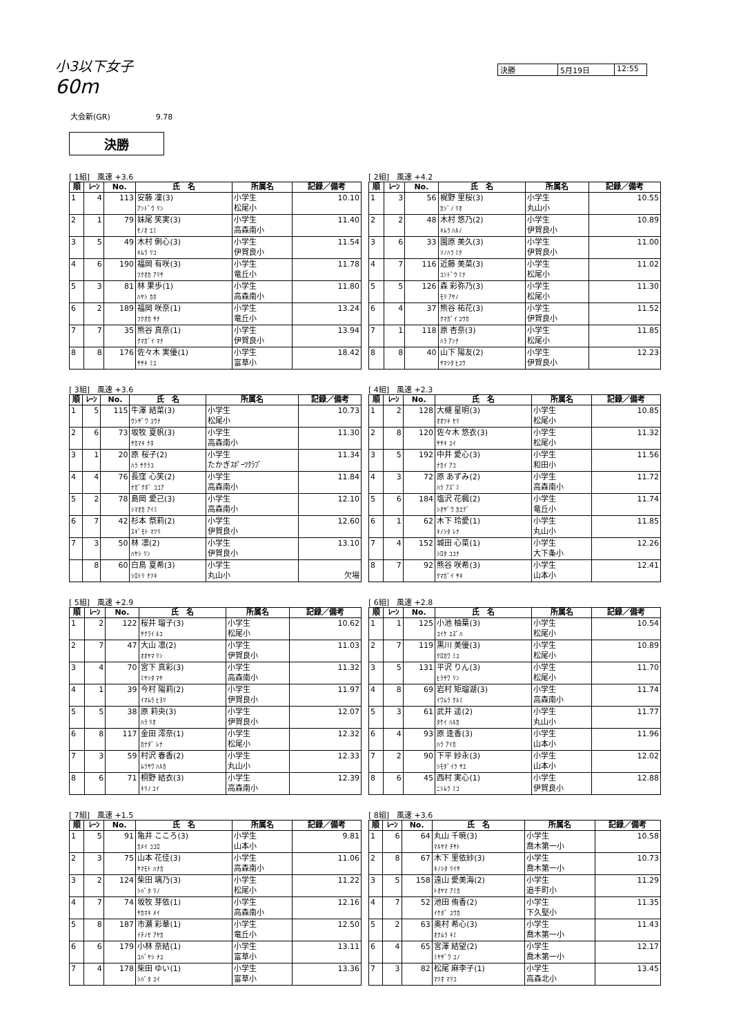小3以下女子
60m
決勝 5月19日 12:55
大会新(GR)　　　　　　9.78
決勝
[ 1組]　風速 +3.6
| 順 | ﾚｰﾝ | No. | 氏 名 | 所属名 | 記録／備考 |
| --- | --- | --- | --- | --- | --- |
| 1 | 4 | 113 | 安藤 凜(3) ｱﾝﾄﾞｳ ﾘﾝ | 小学生 松尾小 | 10.10 |
| 2 | 1 | 79 | 妹尾 笑実(3) ｾﾉｵ ｴﾐ | 小学生 高森南小 | 11.40 |
| 3 | 5 | 49 | 木村 俐心(3) ｷﾑﾗ ﾘｺ | 小学生 伊賀良小 | 11.54 |
| 4 | 6 | 190 | 福岡 有咲(3) ﾌｸｵｶ ｱﾘｻ | 小学生 竜丘小 | 11.78 |
| 5 | 3 | 81 | 林 果歩(1) ﾊﾔｼ ｶﾎ | 小学生 高森南小 | 11.80 |
| 6 | 2 | 189 | 福岡 咲奈(1) ﾌｸｵｶ ｻﾅ | 小学生 竜丘小 | 13.24 |
| 7 | 7 | 35 | 熊谷 真奈(1) ｸﾏｶﾞｲ ﾏﾅ | 小学生 伊賀良小 | 13.94 |
| 8 | 8 | 176 | 佐々木 実優(1) ｻｻｷ ﾐﾕ | 小学生 富草小 | 18.42 |
[ 2組]　風速 +4.2
| 順 | ﾚｰﾝ | No. | 氏 名 | 所属名 | 記録／備考 |
| --- | --- | --- | --- | --- | --- |
| 1 | 3 | 56 | 梶野 里桜(3) ｶｼﾞﾉ ﾘｵ | 小学生 丸山小 | 10.55 |
| 2 | 2 | 48 | 木村 悠乃(2) ｷﾑﾗ ﾊﾙﾉ | 小学生 伊賀良小 | 10.89 |
| 3 | 6 | 33 | 園原 美久(3) ｿﾉﾊﾗ ﾐｸ | 小学生 伊賀良小 | 11.00 |
| 4 | 7 | 116 | 近藤 美菜(3) ｺﾝﾄﾞｳ ﾐﾅ | 小学生 松尾小 | 11.02 |
| 5 | 5 | 126 | 森 彩弥乃(3) ﾓﾘ ｱﾔﾉ | 小学生 松尾小 | 11.30 |
| 6 | 4 | 37 | 熊谷 祐花(3) ｸﾏｶﾞｲ ﾕｳｶ | 小学生 伊賀良小 | 11.52 |
| 7 | 1 | 118 | 原 杏奈(3) ﾊﾗ ｱﾝﾅ | 小学生 松尾小 | 11.85 |
| 8 | 8 | 40 | 山下 陽友(2) ﾔﾏｼﾀ ﾋﾕｳ | 小学生 伊賀良小 | 12.23 |
[ 3組]　風速 +3.6
| 順 | ﾚｰﾝ | No. | 氏 名 | 所属名 | 記録／備考 |
| --- | --- | --- | --- | --- | --- |
| 1 | 5 | 115 | 牛澤 結菜(3) ｳｼｻﾞﾜ ﾕｳﾅ | 小学生 松尾小 | 10.73 |
| 2 | 6 | 73 | 坂牧 夏帆(3) ｻｶﾏｷ ﾅﾎ | 小学生 高森南小 | 11.30 |
| 3 | 1 | 20 | 原 桜子(2) ﾊﾗ ｻｸﾗｺ | 小学生 たかぎｽﾎﾟｰﾂｸﾗﾌﾞ | 11.34 |
| 4 | 4 | 76 | 長窪 心笑(2) ﾅｶﾞｸﾎﾞ ｺｺｱ | 小学生 高森南小 | 11.84 |
| 5 | 2 | 78 | 島岡 愛己(3) ｼﾏｵｶ ｱｲﾐ | 小学生 高森南小 | 12.10 |
| 6 | 7 | 42 | 杉本 祭莉(2) ｽｷﾞﾓﾄ ﾏﾂﾘ | 小学生 伊賀良小 | 12.60 |
| 7 | 3 | 50 | 林 凛(2) ﾊﾔｼ ﾘﾝ | 小学生 伊賀良小 | 13.10 |
| | 8 | 60 | 白鳥 夏希(3) ｼﾛﾄﾘ ﾅﾂｷ | 小学生 丸山小 | 欠場 |
[ 4組]　風速 +2.3
| 順 | ﾚｰﾝ | No. | 氏 名 | 所属名 | 記録／備考 |
| --- | --- | --- | --- | --- | --- |
| 1 | 2 | 128 | 大槻 星明(3) ｵｵﾂｷ ｾﾘ | 小学生 松尾小 | 10.85 |
| 2 | 8 | 120 | 佐々木 悠衣(3) ｻｻｷ ﾕｲ | 小学生 松尾小 | 11.32 |
| 3 | 5 | 192 | 中井 愛心(3) ﾅｶｲ ｱｺ | 小学生 和田小 | 11.56 |
| 4 | 3 | 72 | 原 あずみ(2) ﾊﾗ ｱｽﾞﾐ | 小学生 高森南小 | 11.72 |
| 5 | 6 | 184 | 塩沢 花楓(2) ｼｵｻﾞﾜ ｶｴﾃﾞ | 小学生 竜丘小 | 11.74 |
| 6 | 1 | 62 | 木下 玲愛(1) ｷﾉｼﾀ ﾚﾅ | 小学生 丸山小 | 11.85 |
| 7 | 4 | 152 | 城田 心菜(1) ｼﾛﾀ ｺｺﾅ | 小学生 大下条小 | 12.26 |
| 8 | 7 | 92 | 熊谷 咲希(3) ｸﾏｶﾞｲ ｻｷ | 小学生 山本小 | 12.41 |
[ 5組]　風速 +2.9
| 順 | ﾚｰﾝ | No. | 氏 名 | 所属名 | 記録／備考 |
| --- | --- | --- | --- | --- | --- |
| 1 | 2 | 122 | 桜井 瑠子(3) ｻｸﾗｲ ﾙｺ | 小学生 松尾小 | 10.62 |
| 2 | 7 | 47 | 大山 凛(2) ｵｵﾔﾏ ﾘﾝ | 小学生 伊賀良小 | 11.03 |
| 3 | 4 | 70 | 宮下 真彩(3) ﾐﾔｼﾀ ﾏﾔ | 小学生 高森南小 | 11.32 |
| 4 | 1 | 39 | 今村 陽莉(2) ｲﾏﾑﾗ ﾋﾖﾘ | 小学生 伊賀良小 | 11.97 |
| 5 | 5 | 38 | 原 莉央(3) ﾊﾗ ﾘｵ | 小学生 伊賀良小 | 12.07 |
| 6 | 8 | 117 | 金田 澪奈(1) ｶﾅﾀﾞ ﾚﾅ | 小学生 松尾小 | 12.32 |
| 7 | 3 | 59 | 村沢 春香(2) ﾑﾗｻﾜ ﾊﾙｶ | 小学生 丸山小 | 12.33 |
| 8 | 6 | 71 | 桐野 結衣(3) ｷﾘﾉ ﾕｲ | 小学生 高森南小 | 12.39 |
[ 6組]　風速 +2.8
| 順 | ﾚｰﾝ | No. | 氏 名 | 所属名 | 記録／備考 |
| --- | --- | --- | --- | --- | --- |
| 1 | 1 | 125 | 小池 柚葉(3) ｺｲｹ ﾕｽﾞﾊ | 小学生 松尾小 | 10.54 |
| 2 | 7 | 119 | 黒川 美優(3) ｸﾛｶﾜ ﾐﾕ | 小学生 松尾小 | 10.89 |
| 3 | 5 | 131 | 平沢 りん(3) ﾋﾗｻﾜ ﾘﾝ | 小学生 松尾小 | 11.70 |
| 4 | 8 | 69 | 岩村 矩瑠湖(3) ｲﾜﾑﾗ ｸﾙﾐ | 小学生 高森南小 | 11.74 |
| 5 | 3 | 61 | 武井 遥(2) ﾀｹｲ ﾊﾙｶ | 小学生 丸山小 | 11.77 |
| 6 | 4 | 93 | 原 逢香(3) ﾊﾗ ｱｲｶ | 小学生 山本小 | 11.96 |
| 7 | 2 | 90 | 下平 紗永(3) ｼﾓﾀﾞｲﾗ ｻｴ | 小学生 山本小 | 12.02 |
| 8 | 6 | 45 | 西村 実心(1) ﾆｼﾑﾗ ﾐｺ | 小学生 伊賀良小 | 12.88 |
[ 7組]　風速 +1.5
| 順 | ﾚｰﾝ | No. | 氏 名 | 所属名 | 記録／備考 |
| --- | --- | --- | --- | --- | --- |
| 1 | 5 | 91 | 亀井 こころ(3) ｶﾒｲ ｺｺﾛ | 小学生 山本小 | 9.81 |
| 2 | 3 | 75 | 山本 花佳(3) ﾔﾏﾓﾄ ﾊﾅｶ | 小学生 高森南小 | 11.06 |
| 3 | 2 | 124 | 柴田 璃乃(3) ｼﾊﾞﾀ ﾘﾉ | 小学生 松尾小 | 11.22 |
| 4 | 7 | 74 | 坂牧 芽依(1) ｻｶﾏｷ ﾒｲ | 小学生 高森南小 | 12.16 |
| 5 | 8 | 187 | 市瀬 彩華(1) ｲﾁﾉｾ ｱﾔｶ | 小学生 竜丘小 | 12.50 |
| 6 | 6 | 179 | 小林 奈結(1) ｺﾊﾞﾔｼ ﾅﾕ | 小学生 富草小 | 13.11 |
| 7 | 4 | 178 | 柴田 ゆい(1) ｼﾊﾞﾀ ﾕｲ | 小学生 富草小 | 13.36 |
[ 8組]　風速 +3.6
| 順 | ﾚｰﾝ | No. | 氏 名 | 所属名 | 記録／備考 |
| --- | --- | --- | --- | --- | --- |
| 1 | 6 | 64 | 丸山 千暁(3) ﾏﾙﾔﾏ ﾁｻﾄ | 小学生 喬木第一小 | 10.58 |
| 2 | 8 | 67 | 木下 里依紗(3) ｷﾉｼﾀ ﾘｲｻ | 小学生 喬木第一小 | 10.73 |
| 3 | 5 | 158 | 遠山 愛美海(2) ﾄｵﾔﾏ ｱﾐｶ | 小学生 追手町小 | 11.29 |
| 4 | 7 | 52 | 池田 侑香(2) ｲｹﾀﾞ ﾕｳｶ | 小学生 下久堅小 | 11.35 |
| 5 | 2 | 63 | 奥村 希心(3) ｵｸﾑﾗ ｷﾐ | 小学生 喬木第一小 | 11.43 |
| 6 | 4 | 65 | 宮澤 結望(2) ﾐﾔｻﾞﾜ ﾕﾉ | 小学生 喬木第一小 | 12.17 |
| 7 | 3 | 82 | 松尾 麻李子(1) ﾏﾂｵ ﾏﾘｺ | 小学生 高森北小 | 13.45 |